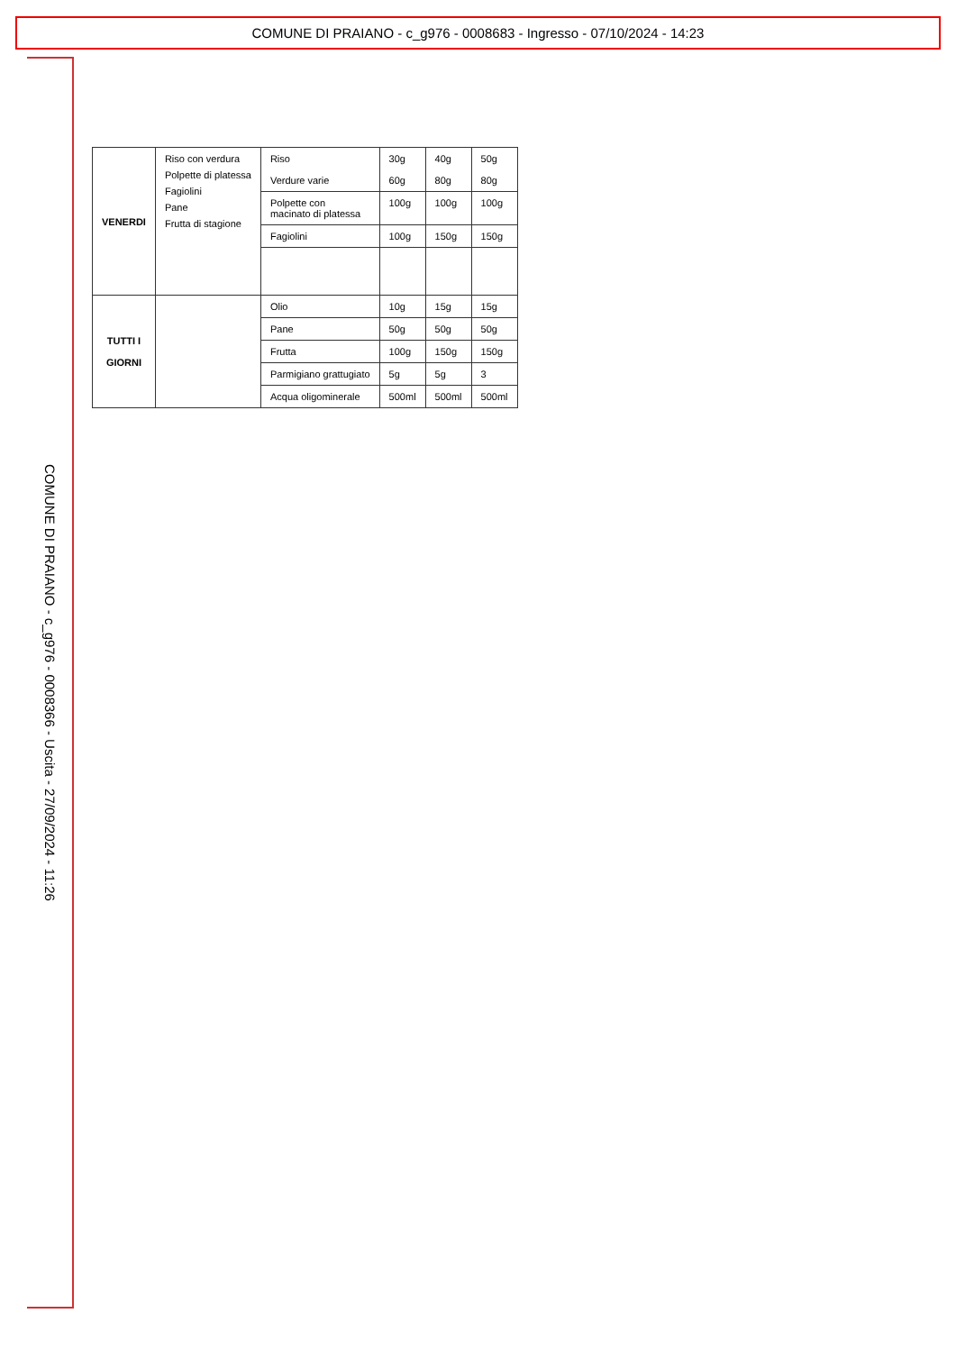COMUNE DI PRAIANO - c_g976 - 0008683 - Ingresso - 07/10/2024 - 14:23
COMUNE DI PRAIANO - c_g976 - 0008366 - Uscita - 27/09/2024 - 11:26
| VENERDI | Riso con verdura Polpette di platessa Fagiolini Pane Frutta di stagione | Riso Verdure varie | 30g 60g | 40g 80g | 50g 80g |
| | | Polpette con macinato di platessa | 100g | 100g | 100g |
| | | Fagiolini | 100g | 150g | 150g |
| TUTTI I GIORNI | | Olio | 10g | 15g | 15g |
| | | Pane | 50g | 50g | 50g |
| | | Frutta | 100g | 150g | 150g |
| | | Parmigiano grattugiato | 5g | 5g | 3 |
| | | Acqua oligominerale | 500ml | 500ml | 500ml |